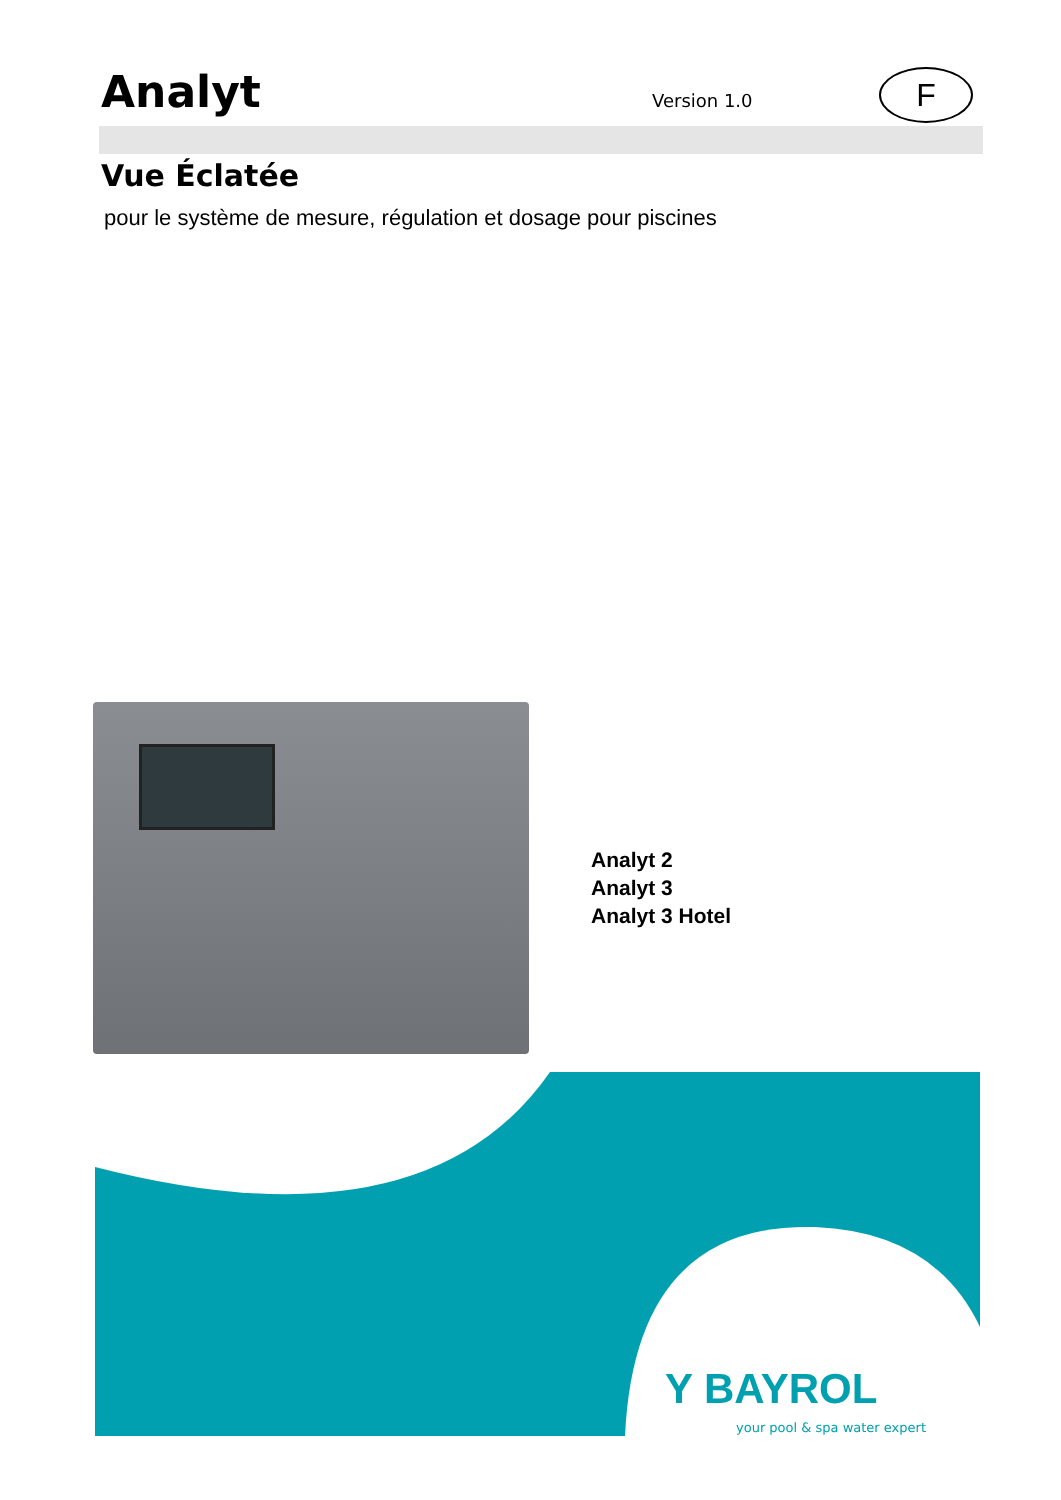Analyt Version 1.0 F
Vue Éclatée
pour le système de mesure, régulation et dosage pour piscines
Analyt 2
Analyt 3
Analyt 3 Hotel
Y BAYROL
your pool & spa water expert